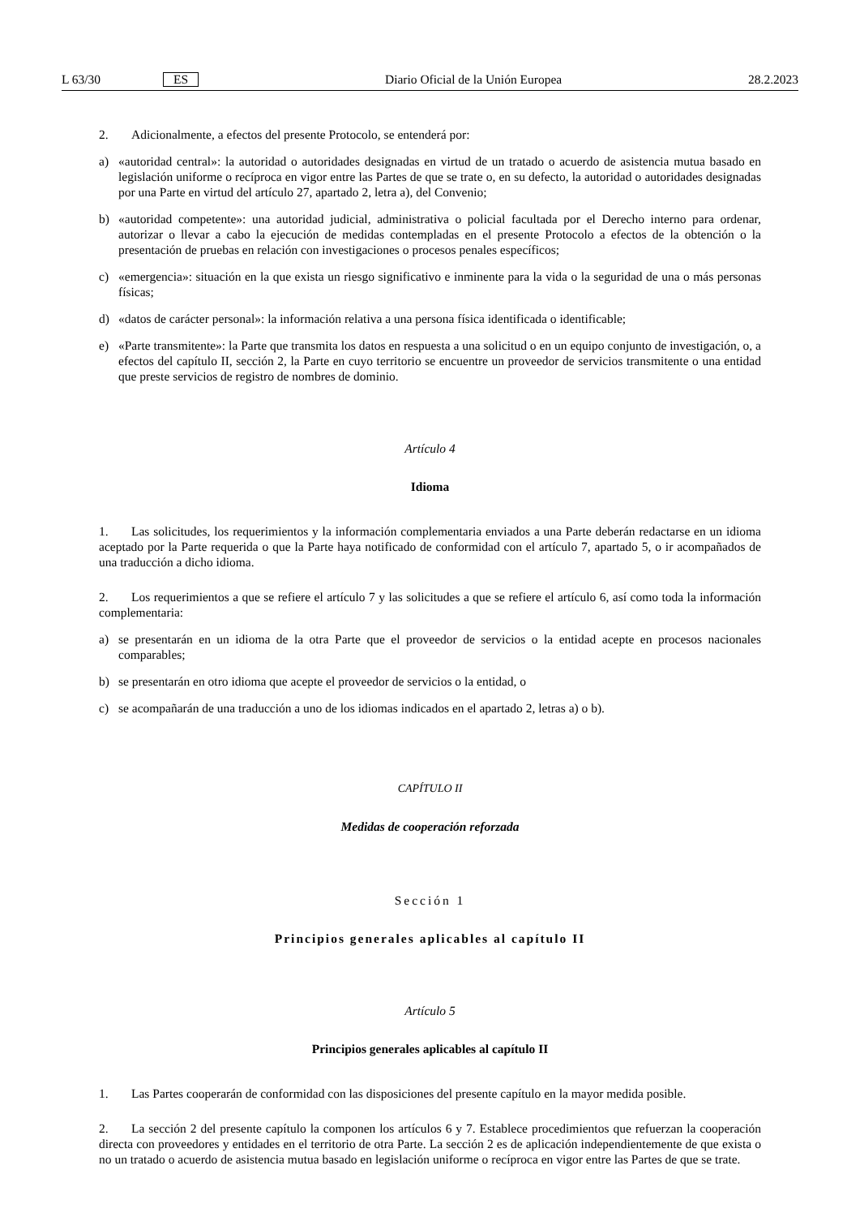L 63/30 ES Diario Oficial de la Unión Europea 28.2.2023
2. Adicionalmente, a efectos del presente Protocolo, se entenderá por:
a) «autoridad central»: la autoridad o autoridades designadas en virtud de un tratado o acuerdo de asistencia mutua basado en legislación uniforme o recíproca en vigor entre las Partes de que se trate o, en su defecto, la autoridad o autoridades designadas por una Parte en virtud del artículo 27, apartado 2, letra a), del Convenio;
b) «autoridad competente»: una autoridad judicial, administrativa o policial facultada por el Derecho interno para ordenar, autorizar o llevar a cabo la ejecución de medidas contempladas en el presente Protocolo a efectos de la obtención o la presentación de pruebas en relación con investigaciones o procesos penales específicos;
c) «emergencia»: situación en la que exista un riesgo significativo e inminente para la vida o la seguridad de una o más personas físicas;
d) «datos de carácter personal»: la información relativa a una persona física identificada o identificable;
e) «Parte transmitente»: la Parte que transmita los datos en respuesta a una solicitud o en un equipo conjunto de investigación, o, a efectos del capítulo II, sección 2, la Parte en cuyo territorio se encuentre un proveedor de servicios transmitente o una entidad que preste servicios de registro de nombres de dominio.
Artículo 4
Idioma
1. Las solicitudes, los requerimientos y la información complementaria enviados a una Parte deberán redactarse en un idioma aceptado por la Parte requerida o que la Parte haya notificado de conformidad con el artículo 7, apartado 5, o ir acompañados de una traducción a dicho idioma.
2. Los requerimientos a que se refiere el artículo 7 y las solicitudes a que se refiere el artículo 6, así como toda la información complementaria:
a) se presentarán en un idioma de la otra Parte que el proveedor de servicios o la entidad acepte en procesos nacionales comparables;
b) se presentarán en otro idioma que acepte el proveedor de servicios o la entidad, o
c) se acompañarán de una traducción a uno de los idiomas indicados en el apartado 2, letras a) o b).
CAPÍTULO II
Medidas de cooperación reforzada
Sección 1
Principios generales aplicables al capítulo II
Artículo 5
Principios generales aplicables al capítulo II
1. Las Partes cooperarán de conformidad con las disposiciones del presente capítulo en la mayor medida posible.
2. La sección 2 del presente capítulo la componen los artículos 6 y 7. Establece procedimientos que refuerzan la cooperación directa con proveedores y entidades en el territorio de otra Parte. La sección 2 es de aplicación independientemente de que exista o no un tratado o acuerdo de asistencia mutua basado en legislación uniforme o recíproca en vigor entre las Partes de que se trate.